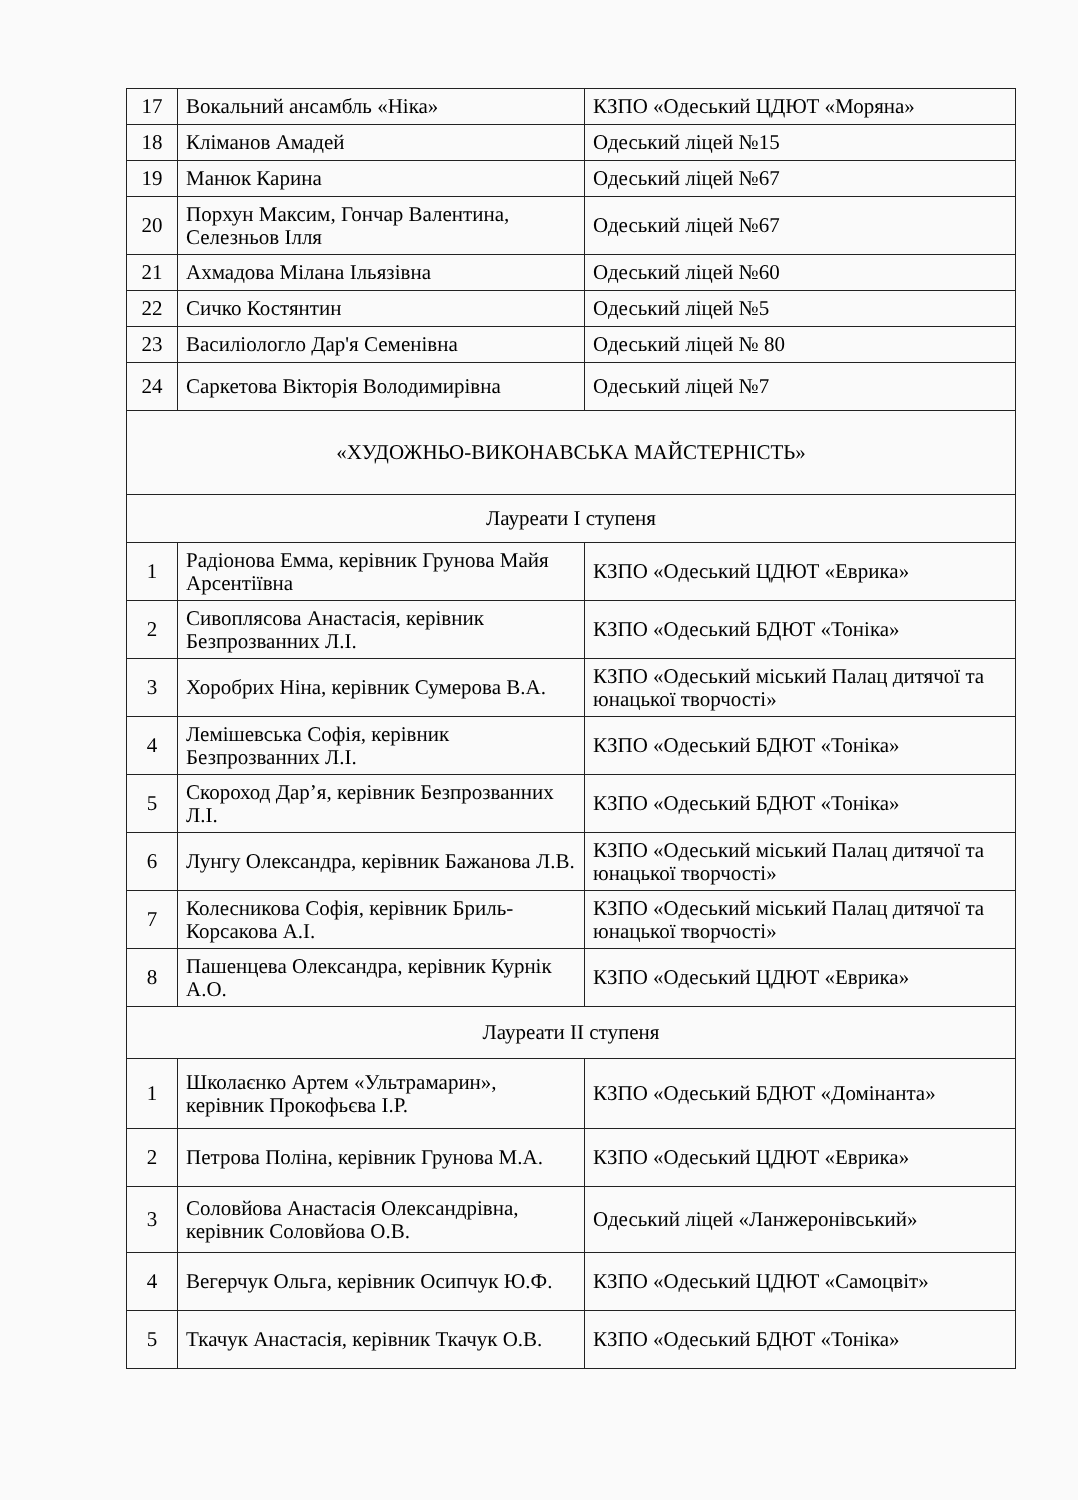| 17 | Вокальний ансамбль «Ніка» | КЗПО «Одеський ЦДЮТ «Моряна» |
| 18 | Кліманов Амадей | Одеський ліцей №15 |
| 19 | Манюк Карина | Одеський ліцей №67 |
| 20 | Порхун Максим, Гончар Валентина, Селезньов Ілля | Одеський ліцей №67 |
| 21 | Ахмадова Мілана Ільязівна | Одеський ліцей №60 |
| 22 | Сичко Костянтин | Одеський ліцей №5 |
| 23 | Василіологло Дар'я Семенівна | Одеський ліцей № 80 |
| 24 | Саркетова Вікторія Володимирівна | Одеський ліцей №7 |
| «ХУДОЖНЬО-ВИКОНАВСЬКА МАЙСТЕРНІСТЬ» | | |
| Лауреати І ступеня | | |
| 1 | Радіонова Емма, керівник Грунова Майя Арсентіївна | КЗПО «Одеський ЦДЮТ «Еврика» |
| 2 | Сивоплясова Анастасія, керівник Безпрозванних Л.І. | КЗПО «Одеський БДЮТ «Тоніка» |
| 3 | Хоробрих Ніна, керівник Сумерова В.А. | КЗПО «Одеський міський Палац дитячої та юнацької творчості» |
| 4 | Лемішевська Софія, керівник Безпрозванних Л.І. | КЗПО «Одеський БДЮТ «Тоніка» |
| 5 | Скороход Дар’я, керівник Безпрозванних Л.І. | КЗПО «Одеський БДЮТ «Тоніка» |
| 6 | Лунгу Олександра, керівник Бажанова Л.В. | КЗПО «Одеський міський Палац дитячої та юнацької творчості» |
| 7 | Колесникова Софія, керівник Бриль-Корсакова А.І. | КЗПО «Одеський міський Палац дитячої та юнацької творчості» |
| 8 | Пашенцева Олександра, керівник Курнік А.О. | КЗПО «Одеський ЦДЮТ «Еврика» |
| Лауреати ІІ ступеня | | |
| 1 | Школаєнко Артем «Ультрамарин», керівник Прокофьєва І.Р. | КЗПО «Одеський БДЮТ «Домінанта» |
| 2 | Петрова Поліна, керівник Грунова М.А. | КЗПО «Одеський ЦДЮТ «Еврика» |
| 3 | Соловйова Анастасія Олександрівна, керівник Соловйова О.В. | Одеський ліцей «Ланжеронівський» |
| 4 | Вегерчук Ольга, керівник Осипчук Ю.Ф. | КЗПО «Одеський ЦДЮТ «Самоцвіт» |
| 5 | Ткачук Анастасія, керівник Ткачук О.В. | КЗПО «Одеський БДЮТ «Тоніка» |